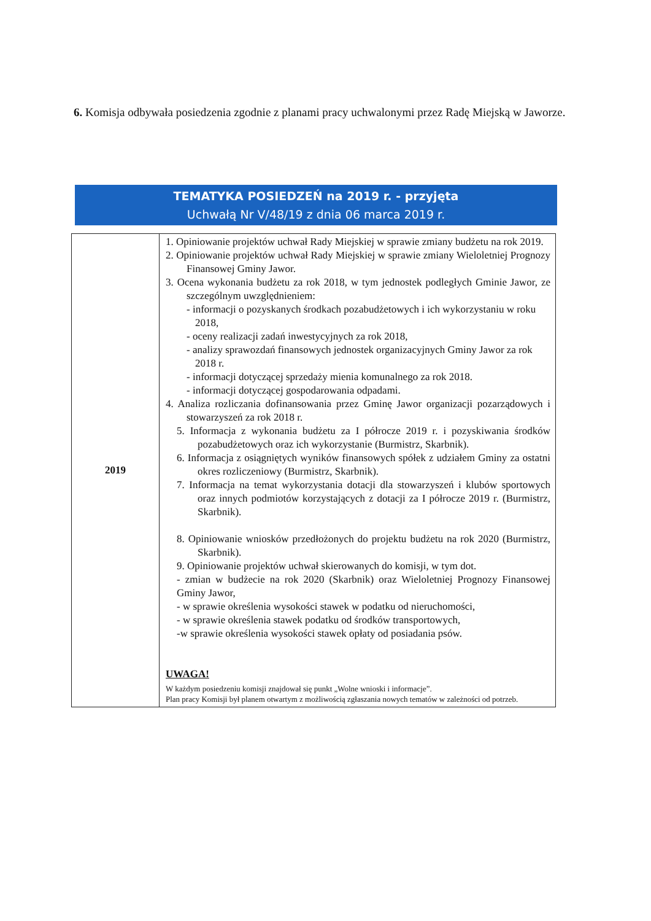6. Komisja odbywała posiedzenia zgodnie z planami pracy uchwalonymi przez Radę Miejską w Jaworze.
TEMATYKA POSIEDZEŃ na 2019 r. - przyjęta
Uchwałą Nr V/48/19 z dnia 06 marca 2019 r.
| 2019 | 1. Opiniowanie projektów uchwał Rady Miejskiej w sprawie zmiany budżetu na rok 2019. 2. Opiniowanie projektów uchwał Rady Miejskiej w sprawie zmiany Wieloletniej Prognozy Finansowej Gminy Jawor. 3. Ocena wykonania budżetu za rok 2018, w tym jednostek podległych Gminie Jawor, ze szczególnym uwzględnieniem: - informacji o pozyskanych środkach pozabudżetowych i ich wykorzystaniu w roku 2018, - oceny realizacji zadań inwestycyjnych za rok 2018, - analizy sprawozdań finansowych jednostek organizacyjnych Gminy Jawor za rok 2018 r. - informacji dotyczącej sprzedaży mienia komunalnego za rok 2018. - informacji dotyczącej gospodarowania odpadami. 4. Analiza rozliczania dofinansowania przez Gminę Jawor organizacji pozarządowych i stowarzyszeń za rok 2018 r. 5. Informacja z wykonania budżetu za I półrocze 2019 r. i pozyskiwania środków pozabudżetowych oraz ich wykorzystanie (Burmistrz, Skarbnik). 6. Informacja z osiągniętych wyników finansowych spółek z udziałem Gminy za ostatni okres rozliczeniowy (Burmistrz, Skarbnik). 7. Informacja na temat wykorzystania dotacji dla stowarzyszeń i klubów sportowych oraz innych podmiotów korzystających z dotacji za I półrocze 2019 r. (Burmistrz, Skarbnik). 8. Opiniowanie wniosków przedłożonych do projektu budżetu na rok 2020 (Burmistrz, Skarbnik). 9. Opiniowanie projektów uchwał skierowanych do komisji, w tym dot. - zmian w budżecie na rok 2020 (Skarbnik) oraz Wieloletniej Prognozy Finansowej Gminy Jawor, - w sprawie określenia wysokości stawek w podatku od nieruchomości, - w sprawie określenia stawek podatku od środków transportowych, -w sprawie określenia wysokości stawek opłaty od posiadania psów. UWAGA! W każdym posiedzeniu komisji znajdował się punkt „Wolne wnioski i informacje”. Plan pracy Komisji był planem otwartym z możliwością zgłaszania nowych tematów w zależności od potrzeb. |